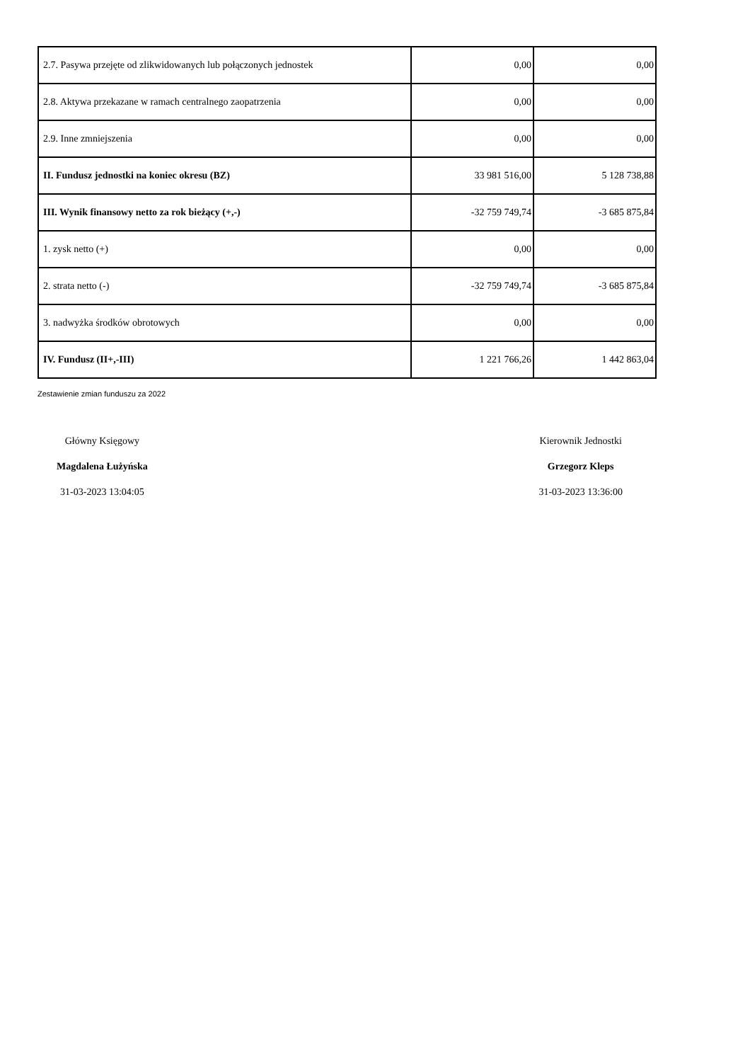| 2.7. Pasywa przejęte od zlikwidowanych lub połączonych jednostek | 0,00 | 0,00 |
| 2.8. Aktywa przekazane w ramach centralnego zaopatrzenia | 0,00 | 0,00 |
| 2.9. Inne zmniejszenia | 0,00 | 0,00 |
| II. Fundusz jednostki na koniec okresu (BZ) | 33 981 516,00 | 5 128 738,88 |
| III. Wynik finansowy netto za rok bieżący (+,-) | -32 759 749,74 | -3 685 875,84 |
| 1. zysk netto (+) | 0,00 | 0,00 |
| 2. strata netto (-) | -32 759 749,74 | -3 685 875,84 |
| 3. nadwyżka środków obrotowych | 0,00 | 0,00 |
| IV. Fundusz (II+,-III) | 1 221 766,26 | 1 442 863,04 |
Zestawienie zmian funduszu za 2022
Główny Księgowy
Magdalena Łużyńska
31-03-2023 13:04:05
Kierownik Jednostki
Grzegorz Kleps
31-03-2023 13:36:00